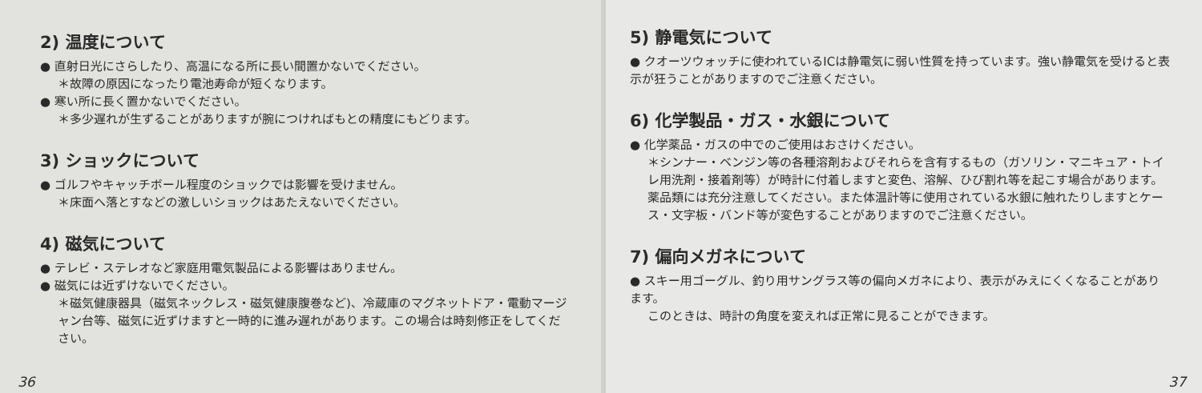2) 温度について
● 直射日光にさらしたり、高温になる所に長い間置かないでください。
＊故障の原因になったり電池寿命が短くなります。
● 寒い所に長く置かないでください。
＊多少遅れが生ずることがありますが腕につければもとの精度にもどります。
3) ショックについて
● ゴルフやキャッチボール程度のショックでは影響を受けません。
＊床面へ落とすなどの激しいショックはあたえないでください。
4) 磁気について
● テレビ・ステレオなど家庭用電気製品による影響はありません。
● 磁気には近ずけないでください。
＊磁気健康器具（磁気ネックレス・磁気健康腹巻など)、冷蔵庫のマグネットドア・電動マージャン台等、磁気に近ずけますと一時的に進み遅れがあります。この場合は時刻修正をしてください。
36
5) 静電気について
● クオーツウォッチに使われているICは静電気に弱い性質を持っています。強い静電気を受けると表示が狂うことがありますのでご注意ください。
6) 化学製品・ガス・水銀について
● 化学薬品・ガスの中でのご使用はおさけください。
＊シンナー・ベンジン等の各種溶剤およびそれらを含有するもの（ガソリン・マニキュア・トイレ用洗剤・接着剤等）が時計に付着しますと変色、溶解、ひび割れ等を起こす場合があります。薬品類には充分注意してください。また体温計等に使用されている水銀に触れたりしますとケース・文字板・バンド等が変色することがありますのでご注意ください。
7) 偏向メガネについて
● スキー用ゴーグル、釣り用サングラス等の偏向メガネにより、表示がみえにくくなることがあります。
このときは、時計の角度を変えれば正常に見ることができます。
37